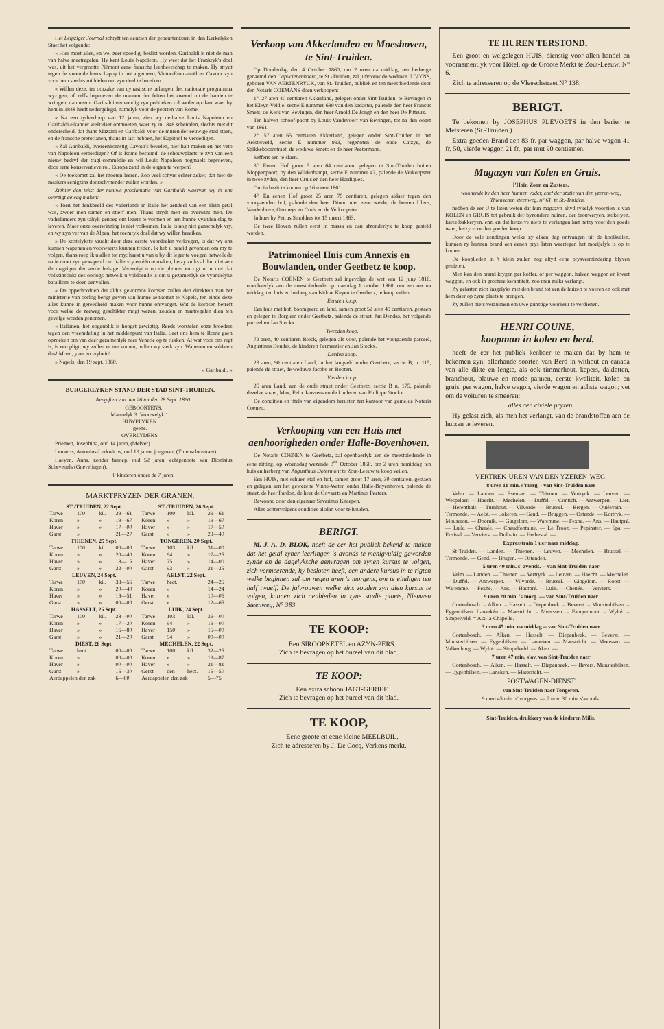Het Leipziger Journal schryft ten aenzien der gebeurtenissen in den Kerkelyken Staet het volgende:
« Hier moet alles, en wel zeer spoedig, beslist worden. Garibaldi is niet de man van halve maetregelen. Hy kent Louis Napoleon. Hy weet dat het Frankryk's doel was, uit het vergrootte Piëmont eene fransche leenheerschap te maken. Hy strydt tegen de vreemde heerschappy in het algemeen; Victor-Emmanuël en Cavour zyn voor hem slechts middelen om zyn doel te bereiken.
« Willen deze, ter oorzake van dynastische belangen, het nationale programma wyzigen, of zelfs beproeven de mannen der feiten het zweerd uit de handen te wringen, dan neemt Garibaldi eenvoudig zyn politieken rol weder op daer waer hy hem in 1848 heeft nedergelegd, namelyk voor de poorten van Rome.
« Na een tydverloop van 12 jaren, zien wy derhalve Louis Napoleon en Garibaldi elkander weêr daer ontmoeten, waer zy in 1848 scheidden, slechts met dit onderscheid, dat thans Mazzini en Garibaldi voor de muren der eeuwige stad staen, en de fransche pretorianen, thans in last hebben, het Kapitool te verdedigen.
« Zal Garibaldi, overeenkomstig Cavour's bevelen, hier halt maken en het veto van Napoleon eerbiedigen? Of is Rome bestemd, de schouwplaets te zyn van een nieuw bedryf der tragi-commédie en wil Louis Napoleon nogmaels beproeven, door eene konservatieve rol, Europa zand in de oogen te werpen?
« De toekomst zal het moeten leeren. Zoo veel schynt echter zeker, dat hier de maskers eenigzins doorschynender zullen worden. »
Ziehier den tekst der nieuwe proclamatie van Garibaldi waervan wy in ons overzigt gewag maken:
« Toen het denkbeeld des vaderlands in Italie het aendeel van een klein getal was, zwoer men samen en stierf men. Thans strydt men en overwint men. De vaderlanders zyn talryk genoeg om legers te vormen en aen hunne vyanden slag te leveren. Maer onze overwinning is niet volkomen. Italie is nog niet ganschelyk vry, en wy zyn ver van de Alpen, het roemryk doel dat wy willen bereiken.
» De kostelykste vrucht door deze eerste voordeelen verkregen, is dat wy ons kunnen wapenen en voorwaerts kunnen treden. Ik heb u bereid gevonden om my te volgen, thans roep ik u allen tot my; haest u van u by dit leger te voegen hetwelk de natie moet zyn gewapend om Italie vry en één te maken, hetzy zulks al dan niet aen de magtigen der aerde behage. Vereenigt u op de pleinen en rigt u in met dat volksinstinkt des oorlogs hetwelk u voldoende is om u gezamenlyk de vyandelyke bataillons te doen aenvallen.
« De opperhoofden der aldus gevormde korpsen zullen den direkteur van het ministerie van oorlog berigt geven van hunne aenkomst te Napels, ten einde deze alles kunne in gereedheid maken voor hunne ontvangst. Wat de korpsen betreft voor welke de zeeweg geschikter mogt wezen, zouden er maetregelen dien ten gevolge worden genomen.
« Italianen, het oogenblik is hoogst gewigtig. Reeds worstelen onze broeders tegen den vreemdeling in het middenpunt van Italie. Laet ons hem te Rome gaen opzoeken om van daer gezamenlyk naer Venetie op te rukken. Al wat voor ons regt is, is een pligt; wy zullen er toe komen, indien wy sterk zyn. Wapenen en soldaten dus! Moed, yver en vryheid!
» Napels, den 19 sept. 1860.
« Garibaldi. »
BURGERLYKEN STAND DER STAD SINT-TRUIDEN.
Aengiften van den 26 tot den 28 Sept. 1860.
GEBOORTENS.
Mannelyk 3. Vrouwelyk 1.
HUWELYKEN.
geene.
OVERLYDENS.
Priemen, Josephina, oud 14 jaren, (Melver).
Lenaerts, Antonius-Ludovicus, oud 19 jaren, jongman, (Thiensche-straet).
Haeyen, Anna, zonder beroep, oud 52 jaren, echtgenoote van Dionisius Schevenels (Guevelingen).
0 kinderen onder de 7 jaren.
MARKTPRYZEN DER GRANEN.
| ST.-TRUIDEN, 22 Sept. | | | | ST.-TRUIDEN, 26 Sept. | | | |
| --- | --- | --- | --- | --- | --- | --- | --- |
| Tarwe | 100 | kil. | 29—61 | Tarwe | 100 | kil. | 29—61 |
| Koren | » | » | 19—67 | Koren | » | » | 19—67 |
| Haver | » | » | 17—00 | Haver | » | » | 17—50 |
| Garst | » | | 21—27 | Garst | » | » | 23—40 |
| THIENEN, 25 Sept. | | | | TONGEREN, 20 Sept. | | | |
| Tarwe | 100 | kil. | 00—00 | Tarwe | 103 | kil. | 31—00 |
| Koren | » | » | 20—40 | Koren | 94 | » | 17—25 |
| Haver | » | » | 18—15 | Haver | 75 | » | 14—00 |
| Garst | » | » | 22—00 | Garst | 93 | » | 21—25 |
| LEUVEN, 24 Sept. | | | | AELST, 22 Sept. | | | |
| Tarwe | 100 | kil. | 33—56 | Tarwe | hect. | | 24—25 |
| Koren | » | » | 20—40 | Koren | » | | 14—24 |
| Haver | » | » | 19—51 | Haver | » | | 10—06 |
| Garst | » | » | 00—00 | Gerst | » | | 12—65 |
| HASSELT, 25 Sept. | | | | LUIK, 24 Sept. | | | |
| Tarwe | 100 | kil. | 28—00 | Tarwe | 103 | kil. | 36—00 |
| Koren | » | » | 17—20 | Koren | 94 | » | 19—00 |
| Haver | » | » | 16—80 | Haver | 150 | » | 15—00 |
| Garst | » | » | 21—20 | Garst | 94 | » | 00—00 |
| DIEST, 26 Sept. | | | | MECHELEN, 22 Sept. | | | |
| Tarwe | hect. | | 00—00 | Tarwe | 100 | kil. | 32—25 |
| Koren | » | | 00—00 | Koren | » | » | 19—87 |
| Haver | » | | 00—00 | Haver | » | » | 21—81 |
| Garst | » | | 15—30 | Gerst | den | hect. | 15—50 |
| Aerdappelen den zak | | | 6—00 | Aerdappelen den zak | | | 5—75 |
Verkoop van Akkerlanden en Moeshoven, te Sint-Truiden.
Op Donderdag den 4 October 1860, om 2 uren na middag, ten herberge genaemd den Capucienenbaerd, te St.-Truiden, zal jufvrouw de weduwe JUVYNS, geboren VAN AERTENRYCK, van St.-Truiden, publiek en ten meestbiedende door den Notaris COEMANS doen verkoopen:
1°. 27 aren 40 centiaren Akkerland, gelegen onder Sint-Truiden, te Bevingen in het Kleyn-Veldje, sectie E nummer 689 van den kadaster, palende den heer Fransus Smets, de Kerk van Bevingen, den heer Arnold De Jongh en den heer De Pitteurs.
Ten halven schoof-pacht by Louis Vandevoort van Bevingen, tot na den oogst van 1861.
2°. 57 aren 65 centiaren Akkerland, gelegen onder Sint-Truiden in het Aelsterveld, sectie E nummer 993, regenoten de oude Catzye, de Spikkeboomstraet, de weduwe Smets en de heer Peetermans.
Seffens aen te slaen.
3°. Eenen Hof groot 5 aren 64 centiaren, gelegen te Sint-Truiden buiten Kloppenpoort, by den Wildenbampt, sectie E nummer 47, palende de Verkoopster in twee zyden, den heer Cruls en den heer Hardiques.
Om in bezit te komen op 16 meert 1861.
4°. En eenen Hof groot 25 aren 75 centiaren, gelegen aldaer tegen den voorgaenden hof, palende den heer Dinon met eene weide, de heeren Ulens, Vandenhove, Germeys en Cruls en de Verkoopster.
In huer by Petrus Smolders tot 15 meert 1863.
De twee Hoven zullen eerst in massa en dan afzonderlyk te koop gesteld worden.
Patrimonieel Huis cum Annexis en Bouwlanden, onder Geetbetz te koop.
De Notaris COENEN te Geetbetz zal ingevolge de wet van 12 juny 1816, openbaerlyk aen de meestbiedende op maendag 1 october 1860, om een uer na middag, ten huis en herberg van Isidore Keyen te Geetbetz, te koop veilen:
Eersten koop.
Een huis met hof, boomgaerd en land, samen groot 52 aren 49 centiaren, gestaen en gelegen te Borglem onder Geetbetz, palende de straet, Jan Dendas, het volgende parceel en Jan Stockx.
Tweeden koop.
72 aren, 40 centiaren Block, gelegen als voor, palende het voorgaende parceel, Augustinus Dendas, de kinderen Permantier en Jan Stockx.
Derden koop.
23 aren, 90 centiaren Land, in het langveld onder Geetbetz, sectie B, n. 115, palende de straet, de weduwe Jacobs en Booten.
Vierden koop.
25 aren Land, aen de oude straet onder Geetbetz, sectie B n. 175, palende dezelve straet, Max, Felix Janssens en de kinderen van Philippe Stockx.
De conditien en titels van eigendom berusten ten kantoor van gemelde Notaris Coenen.
Verkooping van een Huis met aenhoorigheden onder Halle-Boyenhoven.
De Notaris COENEN te Geetbetz, zal openbaerlyk aen de meestbiedende in eene zitting, op Woensdag wezende 3<sup>de</sup> October 1860, om 2 uren namiddag ten huis en herberg van Augustinus Dotermont te Zout-Leeuw te koop veilen.
Een HUIS, met schuer, stal en hof, samen groot 17 aren, 30 centiaren, gestaen en gelegen aen het gewezene Vinne-Water, onder Halle-Boyenhoven, palende de straet, de heer Pardon, de heer de Govaerts en Martinus Peeters.
Bewoond door den eigenaer Severinus Knaepen.
Alles achtervolgens condities alsdan voor te houden.
BERIGT.
M.-J.-A.-D. BLOK, heeft de eer het publiek bekend te maken dat het getal zyner leerlingen 's avonds te menigvuldig geworden zynde en de dagelyksche aenvragen om zynen kursus te volgen, zich vermeerende, hy besloten heeft, een andere kursus in te rigten welke beginnen zal om negen uren 's morgens, om te eindigen ten half twaelf. De jufvrouwen welke zins zouden zyn dien kursus te volgen, kunnen zich aenbieden in zyne studie plaets, Nieuwen Steenweg, N° 383.
TE KOOP:
Een SIROOPKETEL en AZYN-PERS.
Zich te bevragen op het bureel van dit blad.
TE KOOP:
Een extra schoon JAGT-GERIEF.
Zich te bevragen op het bureel van dit blad.
TE KOOP,
Eene groote en eene kleine MEELBUIL.
Zich te adresseren by J. De Cocq, Verkens merkt.
TE HUREN TERSTOND.
Een groot en welgelegen HUIS, dienstig voor allen handel en voornamentlyk voor Hôtel, op de Groote Merkt te Zout-Leeuw, N° 6.
Zich te adresseren op de Vleeschstraet N° 138.
BERIGT.
Te bekomen by JOSEPHUS PLEVOETS in den barier te Metsteren (St.-Truiden.)
Extra goeden Brand aen 83 fr. par waggon, par halve wagon 41 fr. 50, vierde waggon 21 fr., par mut 90 centiemen.
Magazyn van Kolen en Gruis.
l'Hoir, Zoon en Zusters,
woonende by den heer hunnen vader, chef der statie van den yzeren-weg, Thienschen steenweg, n° 61, te St.-Truiden.
hebben de eer U te laten weten dat hun magazyn altyd rykelyk voorzien is van KOLEN en GRUIS tot gebruik der byzondere huizen, der brouweryen, stokeryen, kareelbakkeryen, enz. en dat hetzelve niets te verlangen laet hetzy voor den goede waer, hetzy voor den goeden koop.
Door de vele zendingen welke zy elken dag ontvangen uit de koolkuilen, kunnen zy hunnen brand aen eenen prys laten waertegen het moeijelyk is op te komen.
De kooplieden in 't klein zullen nog altyd eene prysvermindering blyven genieten.
Men kan den brand krygen per koffer, of per waggon, halven waggon en kwart waggon, en ook in grootere kwantiteit, zoo men zulks verlangt.
Zy gelasten zich insgelyks met den brand tot aen de huizen te voeren en ook met hem daer op zyne plaets te brengen.
Zy zullen niets verzuimen om uwe gunstige voorkeur te verdienen.
HENRI COUNE,
koopman in kolen en berd.
heeft de eer het publiek kenbaer te maken dat by hem te bekomen zyn; allerhande soorten van Berd in without en canada van alle dikte en lengte, als ook timmerhout, kepers, daklatten, brandhout, blauwe en roode pannen, eerste kwaliteit, kolen en gruis, per wagon, halve wagon, vierde wagon en achste wagon; vet om de voituren te smeeren:
alles aen civiele pryzen.
Hy gelast zich, als men het verlangt, van de brandstoffen aen de huizen te leveren.
VERTREK-UREN VAN DEN YZEREN-WEG.
8 uren 11 min. s'morg. - van Sint-Truiden naer
Velm. — Landen. — Esemael. — Thienen. — Vertryck. — Leuven. — Wespelaer. — Haecht. — Mechelen. — Duffel. — Contich. — Antwerpen. — Lier. — Herenthals — Turnhout. — Vilvorde. — Brussel. — Bergen. — Quiévrain. — Termonde. — Aelst. — Lokeren. — Gend. — Bruggen. — Ostende. — Kortryk. — Mouscron. — Doornik. — Gingelom. — Waremme. — Fexhe. — Ans. — Hautpré. — Luik. — Chenée. — Chaudfontaine. — Le Trooz. — Pepinster. — Spa. — Ensival. — Verviers. — Dolhain. — Herbestal. —
Expresstrain 1 uer naer middag.
St-Truiden. — Landen. — Thienen. — Leuven. — Mechelen. — Brussel. — Termonde. — Gend. — Brugen. — Ostenden.
5 uren 40 min. s' avonds. -- van Sint-Truiden naer
Velm. — Landen. — Thienen. — Vertryck. — Leuven. — Haecht. — Mechelen. — Duffel. — Antwerpen. — Vilvorde. — Brussel. — Gingelom. — Roost. — Waremme. — Fexhe. — Ans. — Hautpré. — Luik. — Chenée. — Verviers. —
9 uren 20 min. 's morg. — van Sint-Truiden naer
Cortenbosch. = Alken. = Hasselt. = Diepenbeek. = Beverst. = Munsterbilsen. = Eygenbilsen. Lanaekén. = Maestricht. = Meerssen. = Fauquemont. = Wylré. = Simpelveld. = Aix-la-Chapelle.
3 uren 45 min. na middag -- van Sint-Truiden naer
Cortenbosch. — Alken. — Hasselt. — Diepenbeek. — Beverst. — Munsterbilsen. — Eygenbilsen. — Lanaeken. — Maestricht. — Meerssen. — Valkenburg. — Wylré. — Simpelveld. — Aken. —
7 uren 47 min. s'av. van Sint-Truiden naer
Cortenbosch. — Alken. — Hasselt. — Diepenbeek. — Bevers. Munsterbilsen. — Eygenbilsen. — Lanaken. — Maestricht. —
POSTWAGEN-DIENST
van Sint-Truiden naer Tongeren.
9 uren 45 min. s'morgens. — 7 uren 30 min. s'avonds.
Sint-Truiden, drukkery van de kinderen Milis.